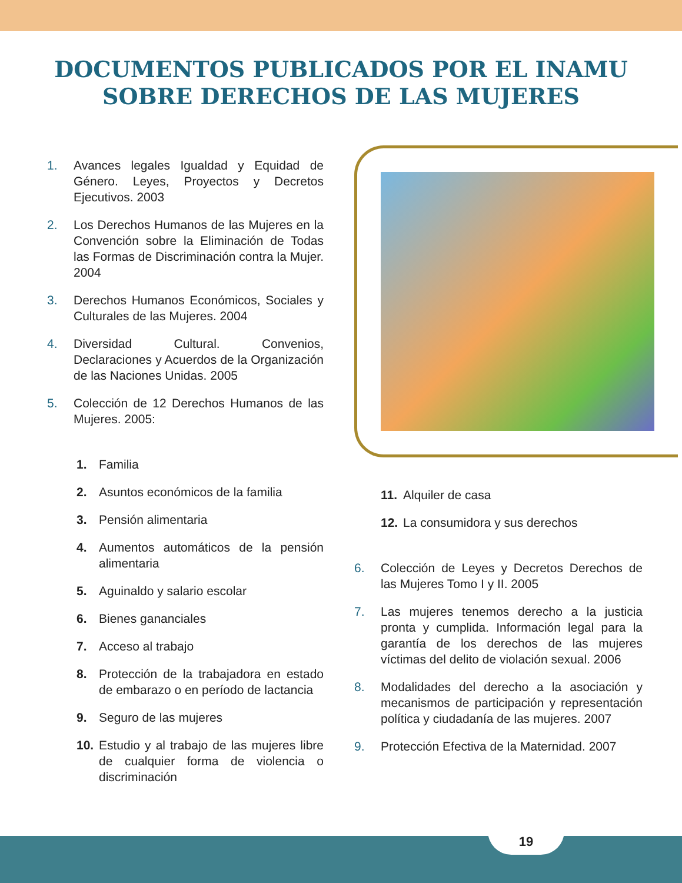DOCUMENTOS PUBLICADOS POR EL INAMU
SOBRE DERECHOS DE LAS MUJERES
1. Avances legales Igualdad y Equidad de Género. Leyes, Proyectos y Decretos Ejecutivos. 2003
2. Los Derechos Humanos de las Mujeres en la Convención sobre la Eliminación de Todas las Formas de Discriminación contra la Mujer. 2004
3. Derechos Humanos Económicos, Sociales y Culturales de las Mujeres. 2004
4. Diversidad Cultural. Convenios, Declaraciones y Acuerdos de la Organización de las Naciones Unidas. 2005
5. Colección de 12 Derechos Humanos de las Mujeres. 2005:
1. Familia
2. Asuntos económicos de la familia
3. Pensión alimentaria
4. Aumentos automáticos de la pensión alimentaria
5. Aguinaldo y salario escolar
6. Bienes gananciales
7. Acceso al trabajo
8. Protección de la trabajadora en estado de embarazo o en período de lactancia
9. Seguro de las mujeres
10. Estudio y al trabajo de las mujeres libre de cualquier forma de violencia o discriminación
11. Alquiler de casa
12. La consumidora y sus derechos
6. Colección de Leyes y Decretos Derechos de las Mujeres Tomo I y II. 2005
7. Las mujeres tenemos derecho a la justicia pronta y cumplida. Información legal para la garantía de los derechos de las mujeres víctimas del delito de violación sexual. 2006
8. Modalidades del derecho a la asociación y mecanismos de participación y representación política y ciudadanía de las mujeres. 2007
9. Protección Efectiva de la Maternidad. 2007
19